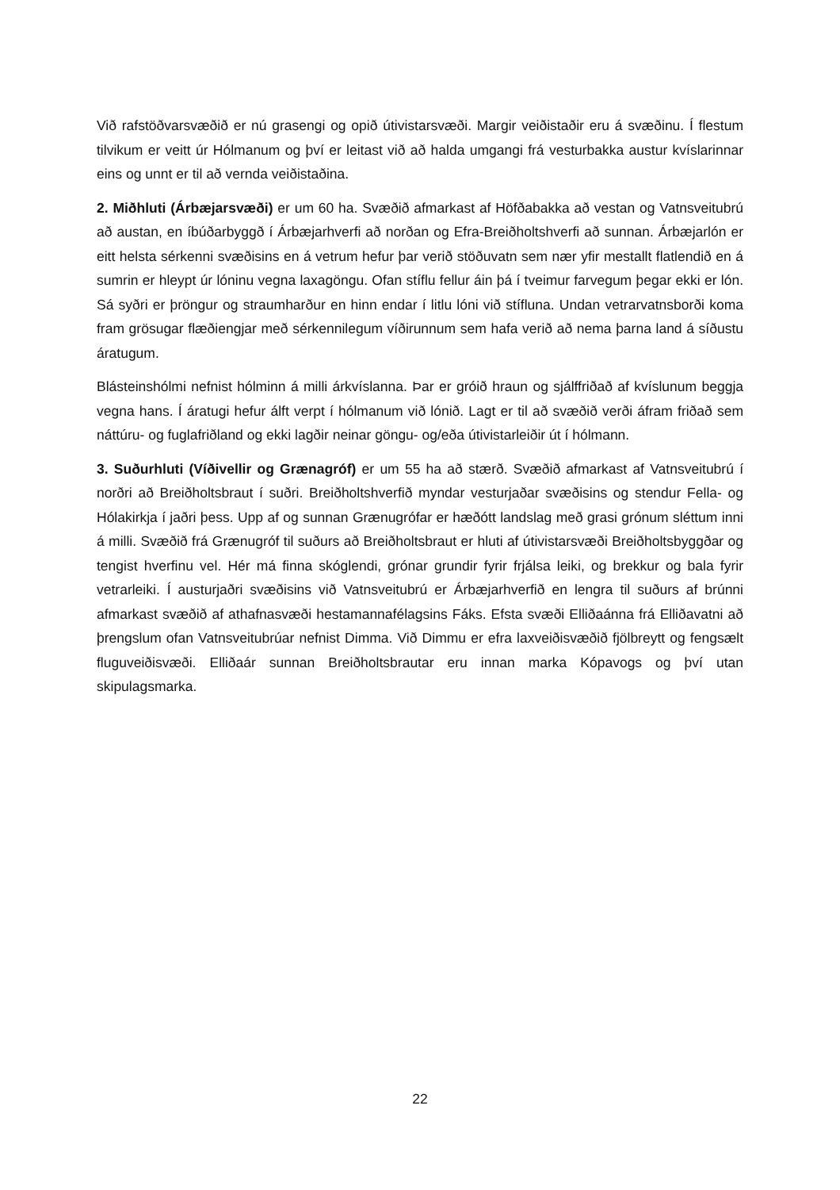Við rafstöðvarsvæðið er nú grasengi og opið útivistarsvæði. Margir veiðistaðir eru á svæðinu. Í flestum tilvikum er veitt úr Hólmanum og því er leitast við að halda umgangi frá vesturbakka austur kvíslarinnar eins og unnt er til að vernda veiðistaðina.
2. Miðhluti (Árbæjarsvæði) er um 60 ha. Svæðið afmarkast af Höfðabakka að vestan og Vatnsveitubrú að austan, en íbúðarbyggð í Árbæjarhverfi að norðan og Efra-Breiðholtshverfi að sunnan. Árbæjarlón er eitt helsta sérkenni svæðisins en á vetrum hefur þar verið stöðuvatn sem nær yfir mestallt flatlendið en á sumrin er hleypt úr lóninu vegna laxagöngu. Ofan stíflu fellur áin þá í tveimur farvegum þegar ekki er lón. Sá syðri er þröngur og straumharður en hinn endar í litlu lóni við stífluna. Undan vetrarvatnsborði koma fram grösugar flæðiengjar með sérkennilegum víðirunnum sem hafa verið að nema þarna land á síðustu áratugum.
Blásteinshólmi nefnist hólminn á milli árkvíslanna. Þar er gróið hraun og sjálffriðað af kvíslunum beggja vegna hans. Í áratugi hefur álft verpt í hólmanum við lónið. Lagt er til að svæðið verði áfram friðað sem náttúru- og fuglafriðland og ekki lagðir neinar göngu- og/eða útivistarleiðir út í hólmann.
3. Suðurhluti (Víðivellir og Grænagróf) er um 55 ha að stærð. Svæðið afmarkast af Vatnsveitubrú í norðri að Breiðholtsbraut í suðri. Breiðholtshverfið myndar vesturjaðar svæðisins og stendur Fella- og Hólakirkja í jaðri þess. Upp af og sunnan Grænugrófar er hæðótt landslag með grasi grónum sléttum inni á milli. Svæðið frá Grænugróf til suðurs að Breiðholtsbraut er hluti af útivistarsvæði Breiðholtsbyggðar og tengist hverfinu vel. Hér má finna skóglendi, grónar grundir fyrir frjálsa leiki, og brekkur og bala fyrir vetrarleiki. Í austurjaðri svæðisins við Vatnsveitubrú er Árbæjarhverfið en lengra til suðurs af brúnni afmarkast svæðið af athafnasvæði hestamannafélagsins Fáks. Efsta svæði Elliðaánna frá Elliðavatni að þrengslum ofan Vatnsveitubrúar nefnist Dimma. Við Dimmu er efra laxveiðisvæðið fjölbreytt og fengsælt fluguveiðisvæði. Elliðaár sunnan Breiðholtsbrautar eru innan marka Kópavogs og því utan skipulagsmarka.
22